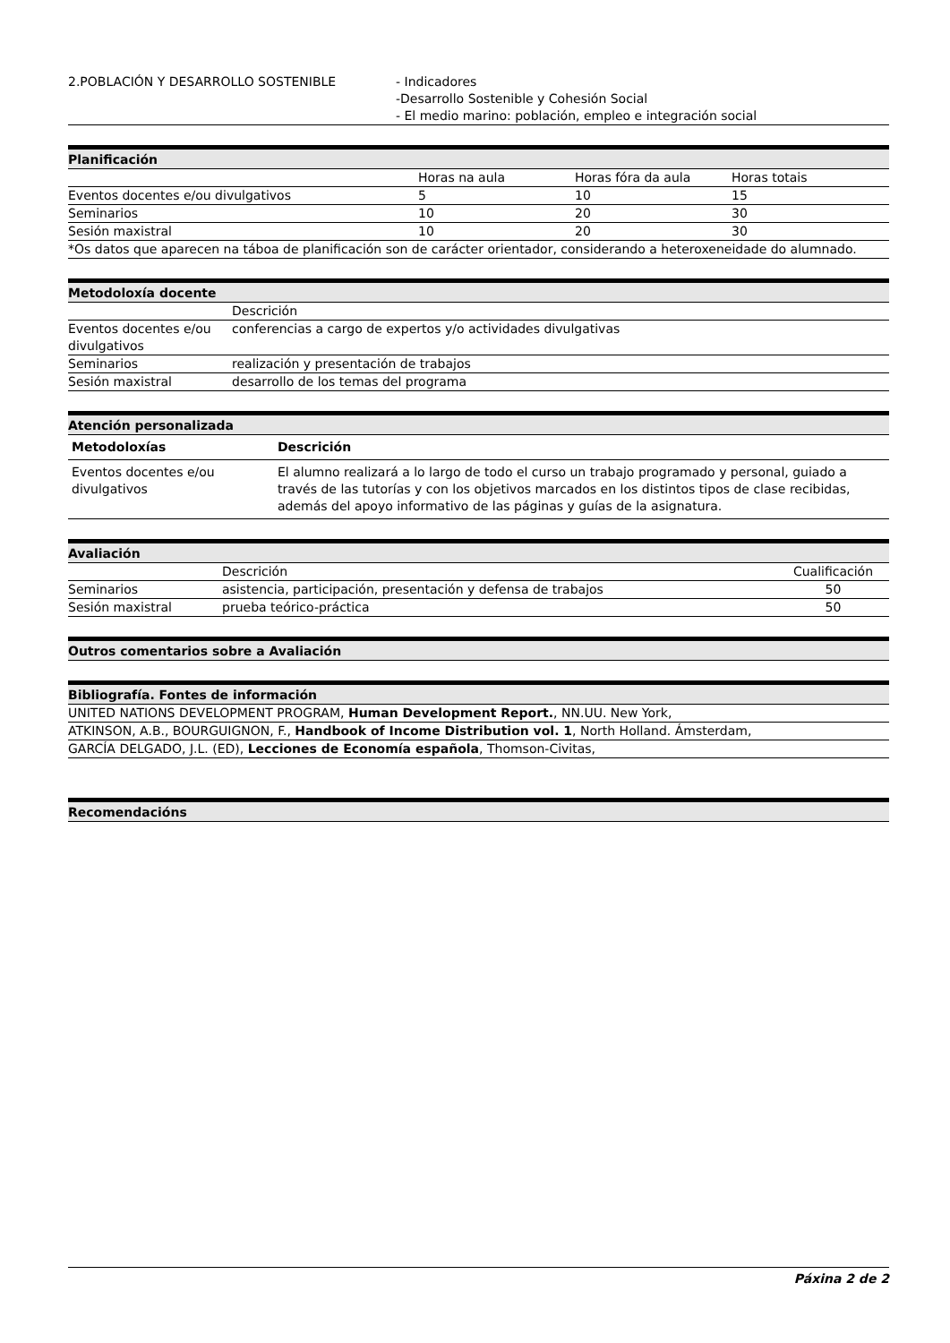| 2.POBLACIÓN Y DESARROLLO SOSTENIBLE | - Indicadores -Desarrollo Sostenible y Cohesión Social - El medio marino: población, empleo e integración social |
Planificación
| | Horas na aula | Horas fóra da aula | Horas totais |
| Eventos docentes e/ou divulgativos | 5 | 10 | 15 |
| Seminarios | 10 | 20 | 30 |
| Sesión maxistral | 10 | 20 | 30 |
| *Os datos que aparecen na táboa de planificación son de carácter orientador, considerando a heteroxeneidade do alumnado. | | | |
Metodoloxía docente
| | Descrición |
| Eventos docentes e/ou divulgativos | conferencias a cargo de expertos y/o actividades divulgativas |
| Seminarios | realización y presentación de trabajos |
| Sesión maxistral | desarrollo de los temas del programa |
Atención personalizada
| Metodoloxías | Descrición |
| --- | --- |
| Eventos docentes e/ou divulgativos | El alumno realizará a lo largo de todo el curso un trabajo programado y personal, guiado a través de las tutorías y con los objetivos marcados en los distintos tipos de clase recibidas, además del apoyo informativo de las páginas y guías de la asignatura. |
Avaliación
| | Descrición | Cualificación |
| Seminarios | asistencia, participación, presentación y defensa de trabajos | 50 |
| Sesión maxistral | prueba teórico-práctica | 50 |
Outros comentarios sobre a Avaliación
Bibliografía. Fontes de información
| UNITED NATIONS DEVELOPMENT PROGRAM, Human Development Report. , NN.UU. New York, |
| ATKINSON, A.B., BOURGUIGNON, F., Handbook of Income Distribution vol. 1 , North Holland. Ámsterdam, |
| GARCÍA DELGADO, J.L. (ED), Lecciones de Economía española , Thomson-Civitas, |
Recomendacións
Páxina 2 de 2